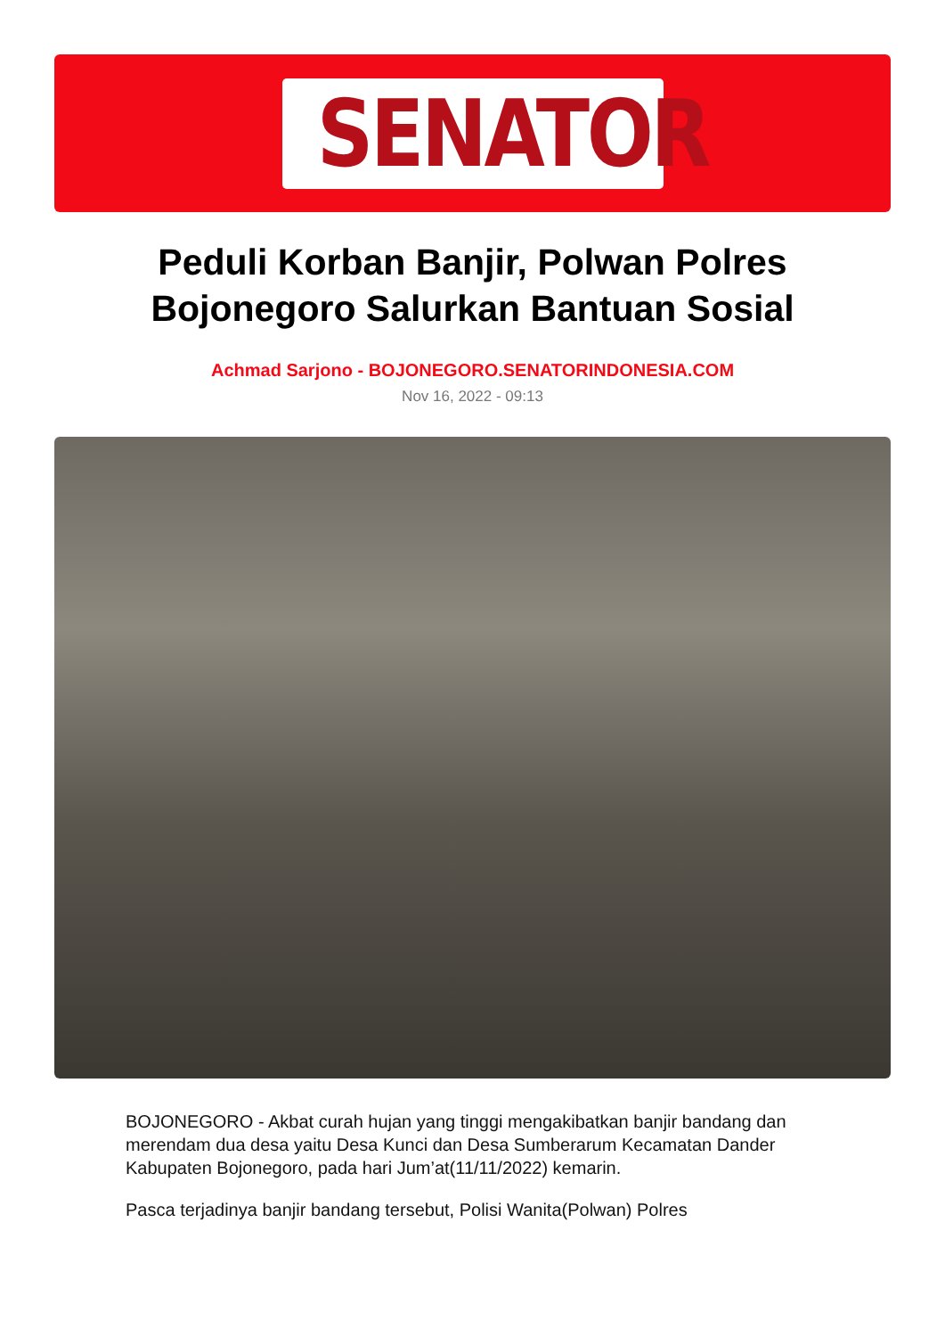SENATOR
Peduli Korban Banjir, Polwan Polres Bojonegoro Salurkan Bantuan Sosial
Achmad Sarjono - BOJONEGORO.SENATORINDONESIA.COM
Nov 16, 2022 - 09:13
BOJONEGORO - Akbat curah hujan yang tinggi mengakibatkan banjir bandang dan merendam dua desa yaitu Desa Kunci dan Desa Sumberarum Kecamatan Dander Kabupaten Bojonegoro, pada hari Jum’at(11/11/2022) kemarin.
Pasca terjadinya banjir bandang tersebut, Polisi Wanita(Polwan) Polres